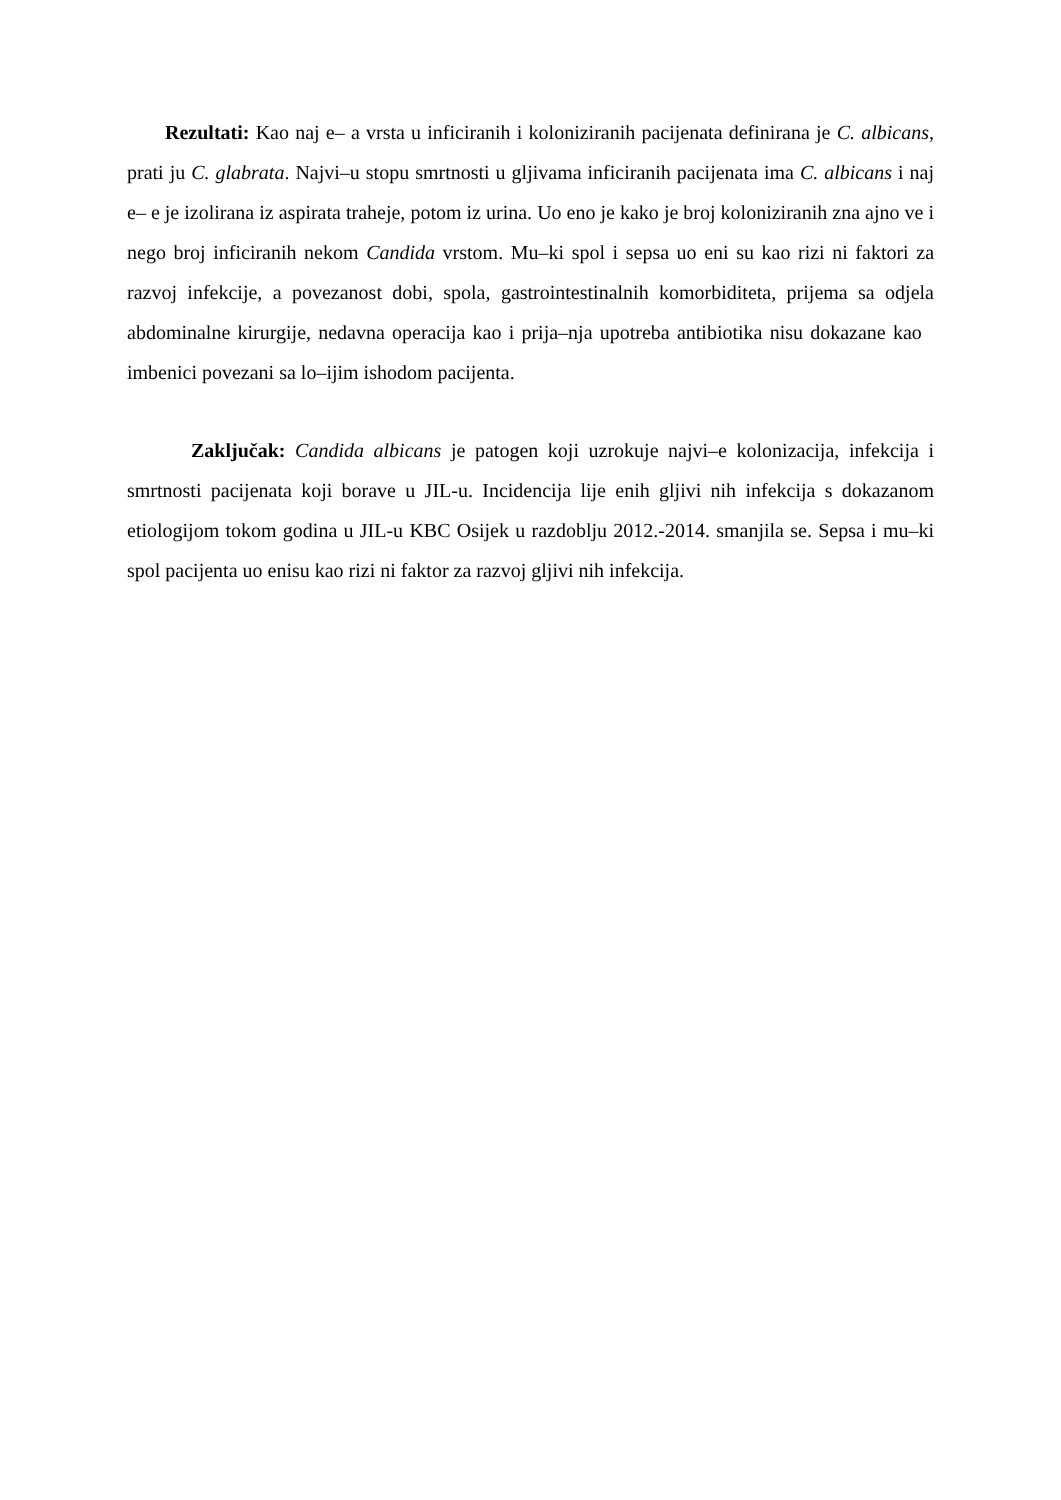Rezultati: Kao naj e– a vrsta u inficiranih i koloniziranih pacijenata definirana je C. albicans, prati ju C. glabrata. Najvi–u stopu smrtnosti u gljivama inficiranih pacijenata ima C. albicans i naj e– e je izolirana iz aspirata traheje, potom iz urina. Uo eno je kako je broj koloniziranih zna ajno ve i nego broj inficiranih nekom Candida vrstom. Mu–ki spol i sepsa uo eni su kao rizi ni faktori za razvoj infekcije, a povezanost dobi, spola, gastrointestinalnih komorbiditeta, prijema sa odjela abdominalne kirurgije, nedavna operacija kao i prija–nja upotreba antibiotika nisu dokazane kao imbenici povezani sa lo–ijim ishodom pacijenta.
Zaključak: Candida albicans je patogen koji uzrokuje najvi–e kolonizacija, infekcija i smrtnosti pacijenata koji borave u JIL-u. Incidencija lije enih gljivi nih infekcija s dokazanom etiologijom tokom godina u JIL-u KBC Osijek u razdoblju 2012.-2014. smanjila se. Sepsa i mu–ki spol pacijenta uo enisu kao rizi ni faktor za razvoj gljivi nih infekcija.